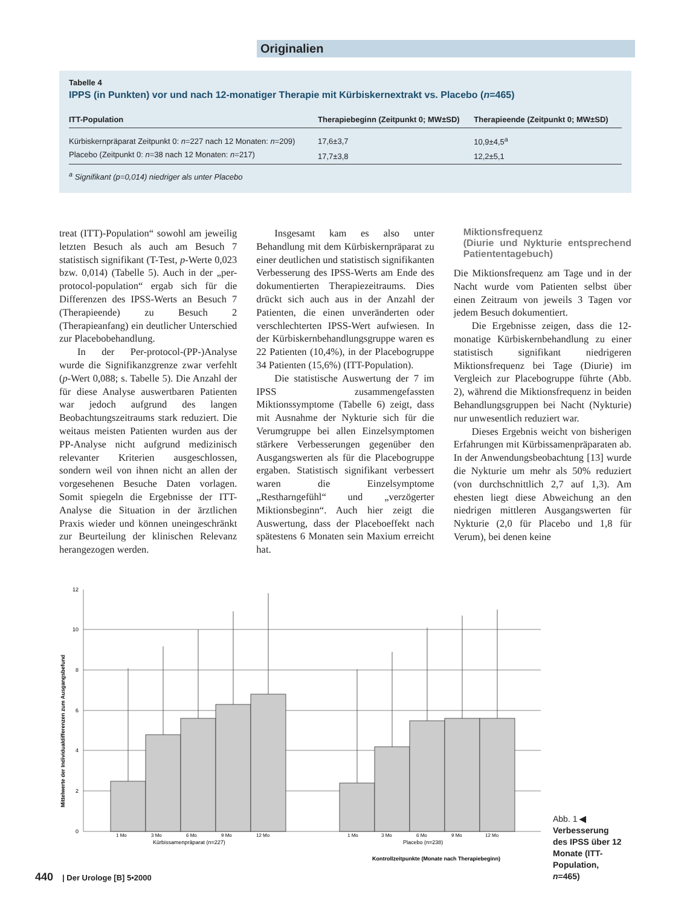Originalien
Tabelle 4
IPPS (in Punkten) vor und nach 12-monatiger Therapie mit Kürbiskernextrakt vs. Placebo (n=465)
| ITT-Population | Therapiebeginn (Zeitpunkt 0; MW±SD) | Therapieende (Zeitpunkt 0; MW±SD) |
| --- | --- | --- |
| Kürbiskernpräparat Zeitpunkt 0: n =227 nach 12 Monaten: n =209) | 17,6±3,7 | 10,9±4,5<sup>a</sup> |
| Placebo (Zeitpunkt 0: n =38 nach 12 Monaten: n =217) | 17,7±3,8 | 12,2±5,1 |
<sup>a</sup> Signifikant (p=0,014) niedriger als unter Placebo
treat (ITT)-Population“ sowohl am jeweilig letzten Besuch als auch am Besuch 7 statistisch signifikant (T-Test, p-Werte 0,023 bzw. 0,014) (Tabelle 5). Auch in der „per-protocol-population“ ergab sich für die Differenzen des IPSS-Werts an Besuch 7 (Therapieende) zu Besuch 2 (Therapieanfang) ein deutlicher Unterschied zur Placebobehandlung.
In der Per-protocol-(PP-)Analyse wurde die Signifikanzgrenze zwar verfehlt (p-Wert 0,088; s. Tabelle 5). Die Anzahl der für diese Analyse auswertbaren Patienten war jedoch aufgrund des langen Beobachtungszeitraums stark reduziert. Die weitaus meisten Patienten wurden aus der PP-Analyse nicht aufgrund medizinisch relevanter Kriterien ausgeschlossen, sondern weil von ihnen nicht an allen der vorgesehenen Besuche Daten vorlagen. Somit spiegeln die Ergebnisse der ITT-Analyse die Situation in der ärztlichen Praxis wieder und können uneingeschränkt zur Beurteilung der klinischen Relevanz herangezogen werden.
Insgesamt kam es also unter Behandlung mit dem Kürbiskernpräparat zu einer deutlichen und statistisch signifikanten Verbesserung des IPSS-Werts am Ende des dokumentierten Therapiezeitraums. Dies drückt sich auch aus in der Anzahl der Patienten, die einen unveränderten oder verschlechterten IPSS-Wert aufwiesen. In der Kürbiskernbehandlungsgruppe waren es 22 Patienten (10,4%), in der Placebogruppe 34 Patienten (15,6%) (ITT-Population).
Die statistische Auswertung der 7 im IPSS zusammengefassten Miktionssymptome (Tabelle 6) zeigt, dass mit Ausnahme der Nykturie sich für die Verumgruppe bei allen Einzelsymptomen stärkere Verbesserungen gegenüber den Ausgangswerten als für die Placebogruppe ergaben. Statistisch signifikant verbessert waren die Einzelsymptome „Restharngefühl“ und „verzögerter Miktionsbeginn“. Auch hier zeigt die Auswertung, dass der Placeboeffekt nach spätestens 6 Monaten sein Maxium erreicht hat.
Miktionsfrequenz
(Diurie und Nykturie entsprechend Patiententagebuch)
Die Miktionsfrequenz am Tage und in der Nacht wurde vom Patienten selbst über einen Zeitraum von jeweils 3 Tagen vor jedem Besuch dokumentiert.
Die Ergebnisse zeigen, dass die 12-monatige Kürbiskernbehandlung zu einer statistisch signifikant niedrigeren Miktionsfrequenz bei Tage (Diurie) im Vergleich zur Placebogruppe führte (Abb. 2), während die Miktionsfrequenz in beiden Behandlungsgruppen bei Nacht (Nykturie) nur unwesentlich reduziert war.
Dieses Ergebnis weicht von bisherigen Erfahrungen mit Kürbissamenpräparaten ab. In der Anwendungsbeobachtung [13] wurde die Nykturie um mehr als 50% reduziert (von durchschnittlich 2,7 auf 1,3). Am ehesten liegt diese Abweichung an den niedrigen mittleren Ausgangswerten für Nykturie (2,0 für Placebo und 1,8 für Verum), bei denen keine
Mittelwerte der Individualdifferenzen zum Ausgangsbefund
12
10
8
6
4
2
0
1 Mo
3 Mo
6 Mo
9 Mo
12 Mo
1 Mo
3 Mo
6 Mo
9 Mo
12 Mo
Kürbissamenpräparat (n=227)
Placebo (n=238)
Kontrollzeitpunkte (Monate nach Therapiebeginn)
Abb. 1 ◀ Verbesserung des IPSS über 12 Monate (ITT-Population, n=465)
440 | Der Urologe [B] 5•2000